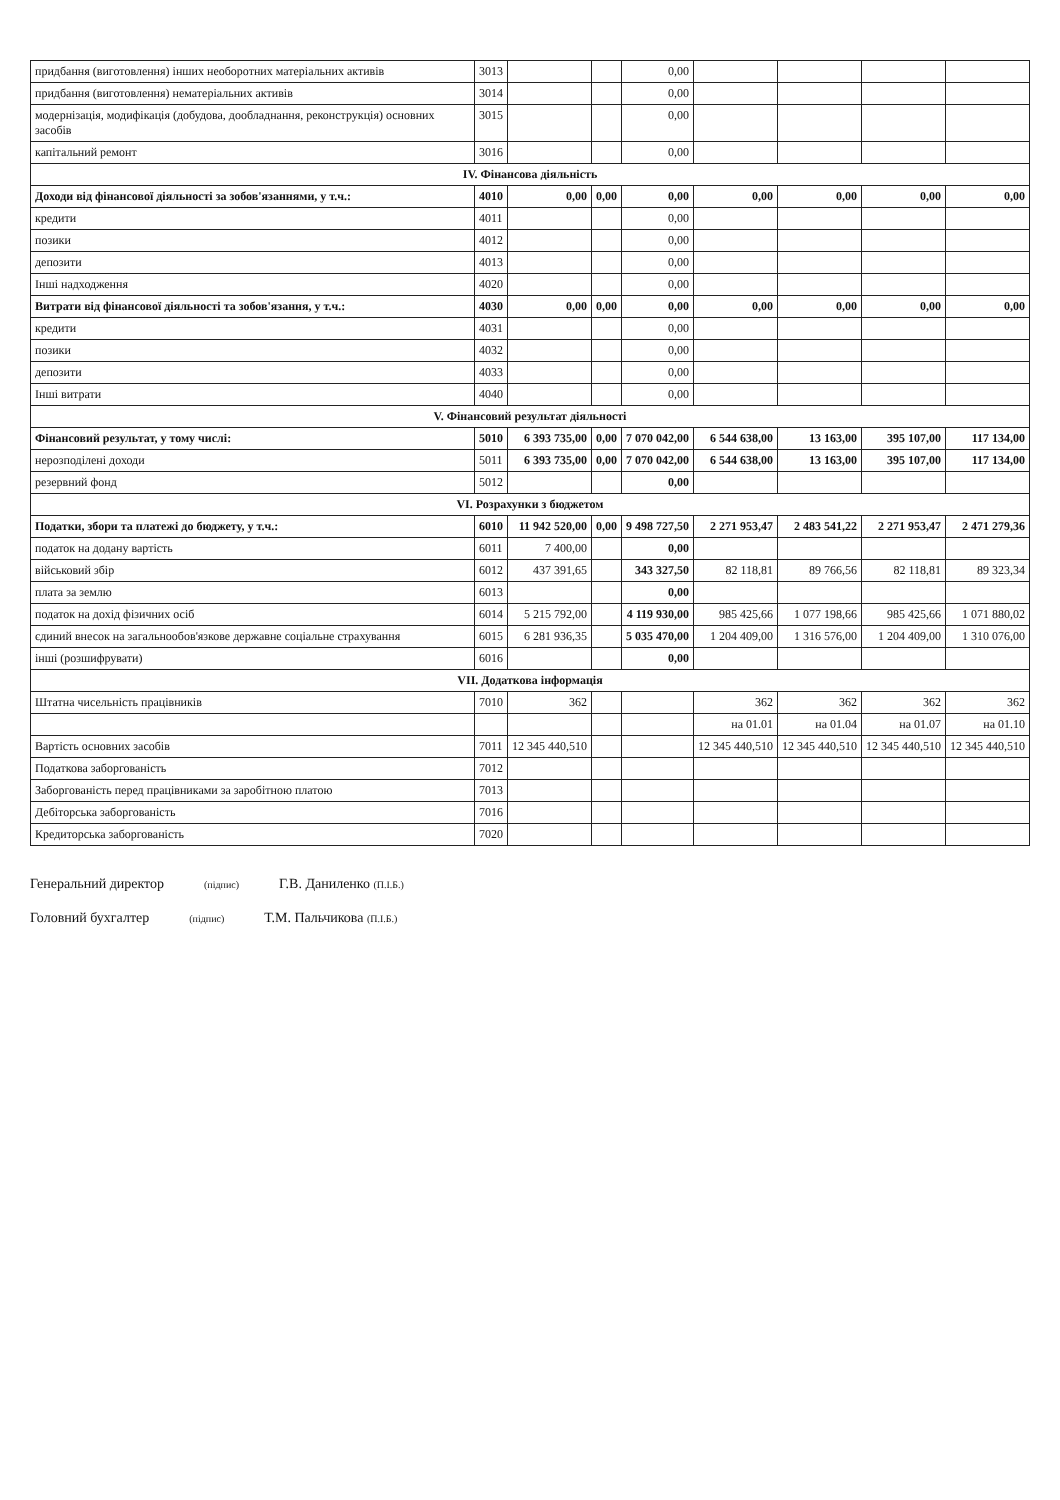| придбання (виготовлення) інших необоротних матеріальних активів | 3013 | | | 0,00 | | | | |
| придбання (виготовлення) нематеріальних активів | 3014 | | | 0,00 | | | | |
| модернізація, модифікація (добудова, дообладнання, реконструкція) основних засобів | 3015 | | | 0,00 | | | | |
| капітальний ремонт | 3016 | | | 0,00 | | | | |
| IV. Фінансова діяльність | | | | | | | | |
| Доходи від фінансової діяльності за зобов'язаннями, у т.ч.: | 4010 | 0,00 | 0,00 | 0,00 | 0,00 | 0,00 | 0,00 | 0,00 |
| кредити | 4011 | | | 0,00 | | | | |
| позики | 4012 | | | 0,00 | | | | |
| депозити | 4013 | | | 0,00 | | | | |
| Інші надходження | 4020 | | | 0,00 | | | | |
| Витрати від фінансової діяльності та зобов'язання, у т.ч.: | 4030 | 0,00 | 0,00 | 0,00 | 0,00 | 0,00 | 0,00 | 0,00 |
| кредити | 4031 | | | 0,00 | | | | |
| позики | 4032 | | | 0,00 | | | | |
| депозити | 4033 | | | 0,00 | | | | |
| Інші витрати | 4040 | | | 0,00 | | | | |
| V. Фінансовий результат діяльності | | | | | | | | |
| Фінансовий результат, у тому числі: | 5010 | 6 393 735,00 | 0,00 | 7 070 042,00 | 6 544 638,00 | 13 163,00 | 395 107,00 | 117 134,00 |
| нерозподілені доходи | 5011 | 6 393 735,00 | 0,00 | 7 070 042,00 | 6 544 638,00 | 13 163,00 | 395 107,00 | 117 134,00 |
| резервний фонд | 5012 | | | 0,00 | | | | |
| VI. Розрахунки з бюджетом | | | | | | | | |
| Податки, збори та платежі до бюджету, у т.ч.: | 6010 | 11 942 520,00 | 0,00 | 9 498 727,50 | 2 271 953,47 | 2 483 541,22 | 2 271 953,47 | 2 471 279,36 |
| податок на додану вартість | 6011 | 7 400,00 | | 0,00 | | | | |
| військовий збір | 6012 | 437 391,65 | | 343 327,50 | 82 118,81 | 89 766,56 | 82 118,81 | 89 323,34 |
| плата за землю | 6013 | | | 0,00 | | | | |
| податок на дохід фізичних осіб | 6014 | 5 215 792,00 | | 4 119 930,00 | 985 425,66 | 1 077 198,66 | 985 425,66 | 1 071 880,02 |
| єдиний внесок на загальнообов'язкове державне соціальне страхування | 6015 | 6 281 936,35 | | 5 035 470,00 | 1 204 409,00 | 1 316 576,00 | 1 204 409,00 | 1 310 076,00 |
| інші (розшифрувати) | 6016 | | | 0,00 | | | | |
| VII. Додаткова інформація | | | | | | | | |
| Штатна чисельність працівників | 7010 | 362 | | | 362 | 362 | 362 | 362 |
| | | | | | на 01.01 | на 01.04 | на 01.07 | на 01.10 |
| Вартість основних засобів | 7011 | 12 345 440,510 | | | 12 345 440,510 | 12 345 440,510 | 12 345 440,510 | 12 345 440,510 |
| Податкова заборгованість | 7012 | | | | | | | |
| Заборгованість перед працівниками за заробітною платою | 7013 | | | | | | | |
| Дебіторська заборгованість | 7016 | | | | | | | |
| Кредиторська заборгованість | 7020 | | | | | | | |
Генеральний директор (підпис) Г.В. Даниленко (П.І.Б.)
Головний бухгалтер (підпис) Т.М. Пальчикова (П.І.Б.)